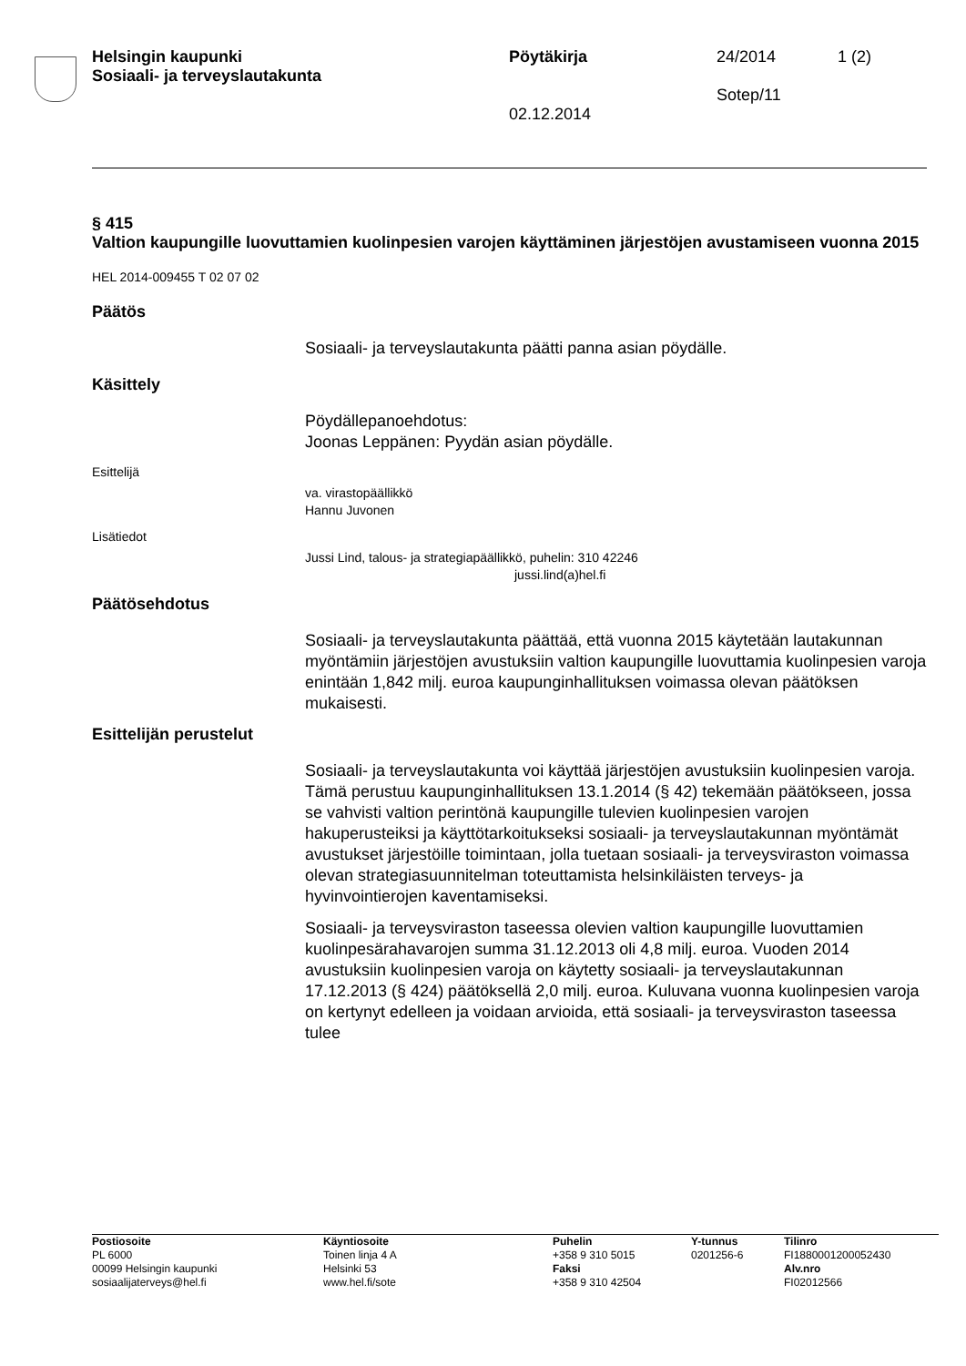Helsingin kaupunki
Sosiaali- ja terveyslautakunta
Pöytäkirja
02.12.2014
24/2014
Sotep/11
1 (2)
§ 415
Valtion kaupungille luovuttamien kuolinpesien varojen käyttäminen järjestöjen avustamiseen vuonna 2015
HEL 2014-009455 T 02 07 02
Päätös
Sosiaali- ja terveyslautakunta päätti panna asian pöydälle.
Käsittely
Pöydällepanoehdotus:
Joonas Leppänen: Pyydän asian pöydälle.
Esittelijä
va. virastopäällikkö
Hannu Juvonen
Lisätiedot
Jussi Lind, talous- ja strategiapäällikkö, puhelin: 310 42246
jussi.lind(a)hel.fi
Päätösehdotus
Sosiaali- ja terveyslautakunta päättää, että vuonna 2015 käytetään lautakunnan myöntämiin järjestöjen avustuksiin valtion kaupungille luovuttamia kuolinpesien varoja enintään 1,842 milj. euroa kaupunginhallituksen voimassa olevan päätöksen mukaisesti.
Esittelijän perustelut
Sosiaali- ja terveyslautakunta voi käyttää järjestöjen avustuksiin kuolinpesien varoja. Tämä perustuu kaupunginhallituksen 13.1.2014 (§ 42) tekemään päätökseen, jossa se vahvisti valtion perintönä kaupungille tulevien kuolinpesien varojen hakuperusteiksi ja käyttötarkoitukseksi sosiaali- ja terveyslautakunnan myöntämät avustukset järjestöille toimintaan, jolla tuetaan sosiaali- ja terveysviraston voimassa olevan strategiasuunnitelman toteuttamista helsinkiläisten terveys- ja hyvinvointierojen kaventamiseksi.
Sosiaali- ja terveysviraston taseessa olevien valtion kaupungille luovuttamien kuolinpesärahavarojen summa 31.12.2013 oli 4,8 milj. euroa. Vuoden 2014 avustuksiin kuolinpesien varoja on käytetty sosiaali- ja terveyslautakunnan 17.12.2013 (§ 424) päätöksellä 2,0 milj. euroa. Kuluvana vuonna kuolinpesien varoja on kertynyt edelleen ja voidaan arvioida, että sosiaali- ja terveysviraston taseessa tulee
Postiosoite
PL 6000
00099 Helsingin kaupunki
sosiaalijaterveys@hel.fi
Käyntiosoite
Toinen linja 4 A
Helsinki 53
www.hel.fi/sote
Puhelin
+358 9 310 5015
Faksi
+358 9 310 42504
Y-tunnus
0201256-6
Tilinro
FI1880001200052430
Alv.nro
FI02012566